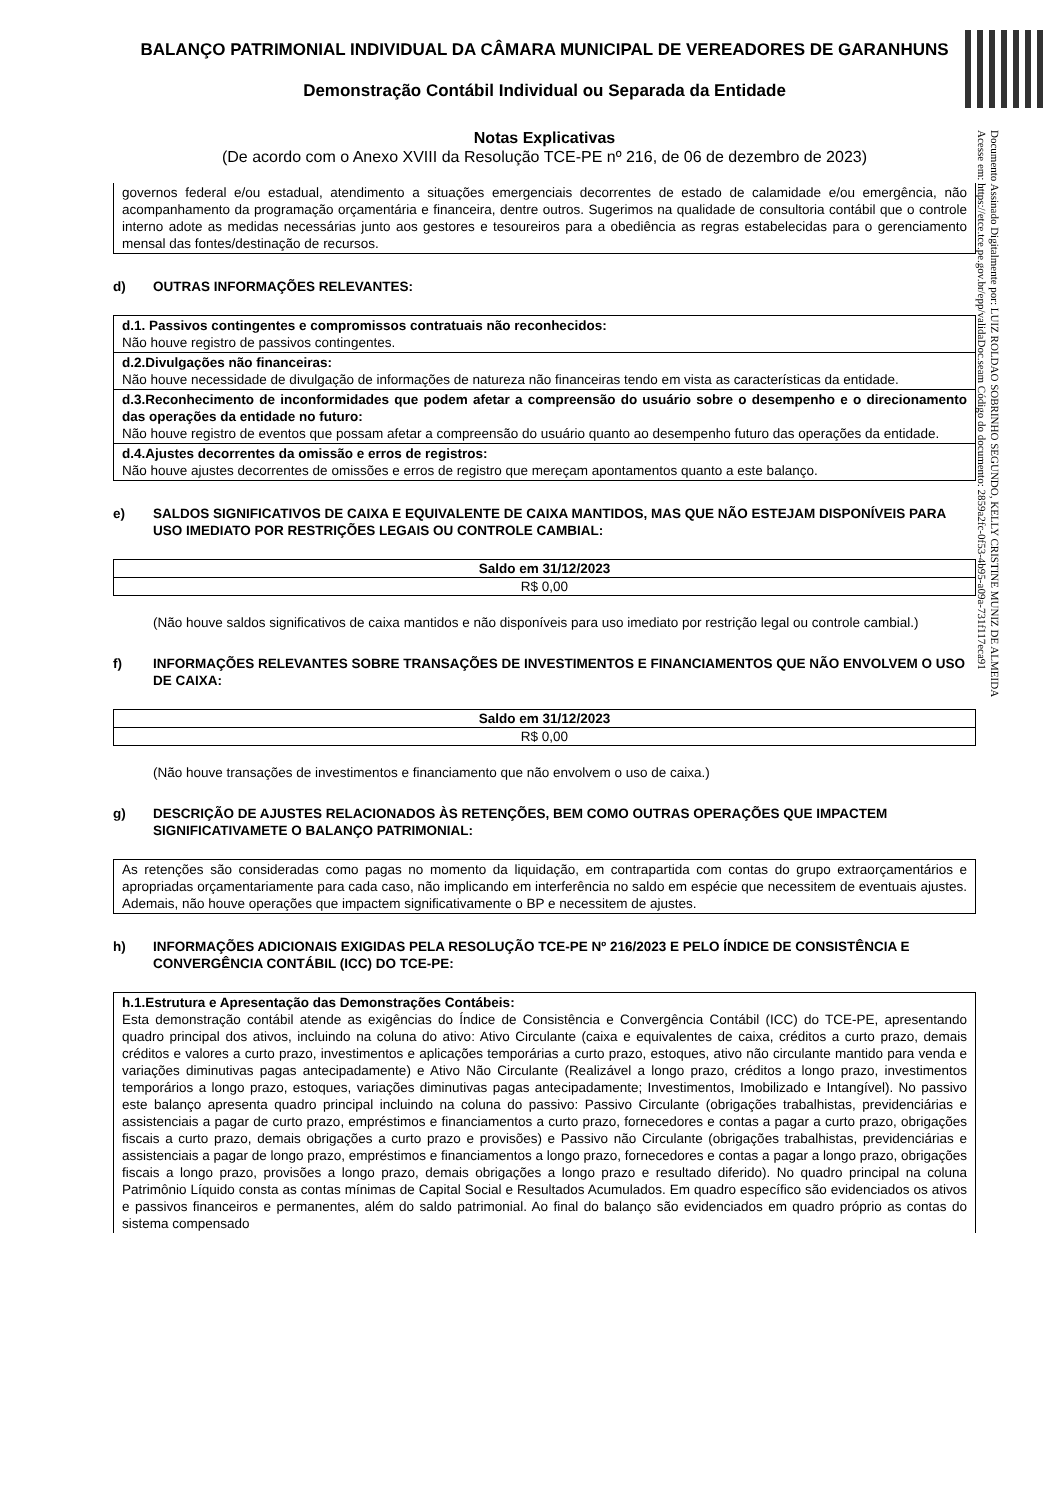BALANÇO PATRIMONIAL INDIVIDUAL DA CÂMARA MUNICIPAL DE VEREADORES DE GARANHUNS
Demonstração Contábil Individual ou Separada da Entidade
Notas Explicativas
(De acordo com o Anexo XVIII da Resolução TCE-PE nº 216, de 06 de dezembro de 2023)
governos federal e/ou estadual, atendimento a situações emergenciais decorrentes de estado de calamidade e/ou emergência, não acompanhamento da programação orçamentária e financeira, dentre outros. Sugerimos na qualidade de consultoria contábil que o controle interno adote as medidas necessárias junto aos gestores e tesoureiros para a obediência as regras estabelecidas para o gerenciamento mensal das fontes/destinação de recursos.
d) OUTRAS INFORMAÇÕES RELEVANTES:
d.1. Passivos contingentes e compromissos contratuais não reconhecidos:
Não houve registro de passivos contingentes.
d.2.Divulgações não financeiras:
Não houve necessidade de divulgação de informações de natureza não financeiras tendo em vista as características da entidade.
d.3.Reconhecimento de inconformidades que podem afetar a compreensão do usuário sobre o desempenho e o direcionamento das operações da entidade no futuro:
Não houve registro de eventos que possam afetar a compreensão do usuário quanto ao desempenho futuro das operações da entidade.
d.4.Ajustes decorrentes da omissão e erros de registros:
Não houve ajustes decorrentes de omissões e erros de registro que mereçam apontamentos quanto a este balanço.
e) SALDOS SIGNIFICATIVOS DE CAIXA E EQUIVALENTE DE CAIXA MANTIDOS, MAS QUE NÃO ESTEJAM DISPONÍVEIS PARA USO IMEDIATO POR RESTRIÇÕES LEGAIS OU CONTROLE CAMBIAL:
| Saldo em 31/12/2023 |
| --- |
| R$ 0,00 |
(Não houve saldos significativos de caixa mantidos e não disponíveis para uso imediato por restrição legal ou controle cambial.)
f) INFORMAÇÕES RELEVANTES SOBRE TRANSAÇÕES DE INVESTIMENTOS E FINANCIAMENTOS QUE NÃO ENVOLVEM O USO DE CAIXA:
| Saldo em 31/12/2023 |
| --- |
| R$ 0,00 |
(Não houve transações de investimentos e financiamento que não envolvem o uso de caixa.)
g) DESCRIÇÃO DE AJUSTES RELACIONADOS ÀS RETENÇÕES, BEM COMO OUTRAS OPERAÇÕES QUE IMPACTEM SIGNIFICATIVAMETE O BALANÇO PATRIMONIAL:
As retenções são consideradas como pagas no momento da liquidação, em contrapartida com contas do grupo extraorçamentários e apropriadas orçamentariamente para cada caso, não implicando em interferência no saldo em espécie que necessitem de eventuais ajustes. Ademais, não houve operações que impactem significativamente o BP e necessitem de ajustes.
h) INFORMAÇÕES ADICIONAIS EXIGIDAS PELA RESOLUÇÃO TCE-PE Nº 216/2023 E PELO ÍNDICE DE CONSISTÊNCIA E CONVERGÊNCIA CONTÁBIL (ICC) DO TCE-PE:
h.1.Estrutura e Apresentação das Demonstrações Contábeis:
Esta demonstração contábil atende as exigências do Índice de Consistência e Convergência Contábil (ICC) do TCE-PE, apresentando quadro principal dos ativos, incluindo na coluna do ativo: Ativo Circulante (caixa e equivalentes de caixa, créditos a curto prazo, demais créditos e valores a curto prazo, investimentos e aplicações temporárias a curto prazo, estoques, ativo não circulante mantido para venda e variações diminutivas pagas antecipadamente) e Ativo Não Circulante (Realizável a longo prazo, créditos a longo prazo, investimentos temporários a longo prazo, estoques, variações diminutivas pagas antecipadamente; Investimentos, Imobilizado e Intangível). No passivo este balanço apresenta quadro principal incluindo na coluna do passivo: Passivo Circulante (obrigações trabalhistas, previdenciárias e assistenciais a pagar de curto prazo, empréstimos e financiamentos a curto prazo, fornecedores e contas a pagar a curto prazo, obrigações fiscais a curto prazo, demais obrigações a curto prazo e provisões) e Passivo não Circulante (obrigações trabalhistas, previdenciárias e assistenciais a pagar de longo prazo, empréstimos e financiamentos a longo prazo, fornecedores e contas a pagar a longo prazo, obrigações fiscais a longo prazo, provisões a longo prazo, demais obrigações a longo prazo e resultado diferido). No quadro principal na coluna Patrimônio Líquido consta as contas mínimas de Capital Social e Resultados Acumulados. Em quadro específico são evidenciados os ativos e passivos financeiros e permanentes, além do saldo patrimonial. Ao final do balanço são evidenciados em quadro próprio as contas do sistema compensado
Documento Assinado Digitalmente por: LUIZ ROLDAO SOBRINHO SEGUNDO, KELLY CRISTINE MUNIZ DE ALMEIDA
Acesse em: https://etce.tce.pe.gov.br/epp/validaDoc.seam Código do documento: 2859a2fc-0f53-4b95-a09a-731f117eca91